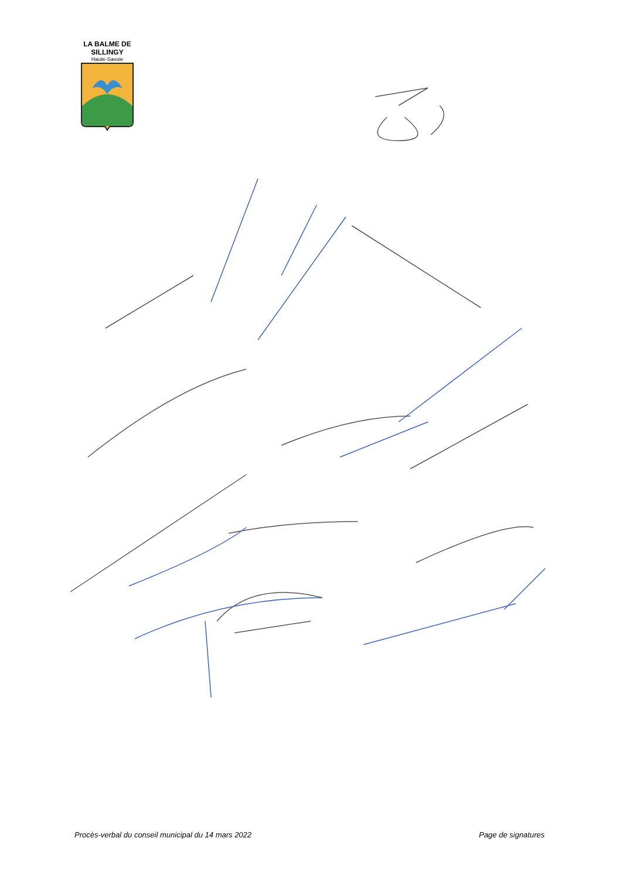LA BALME DE SILLINGY
Haute-Savoie
Procès-verbal du conseil municipal du 14 mars 2022 Page de signatures